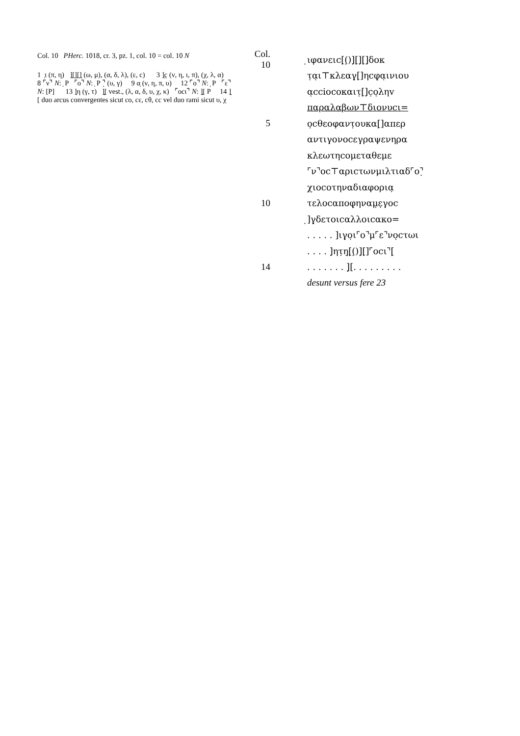Col. 10 PHerc. 1018, cr. 3, pz. 1, col. 10 = col. 10 N
1 ̣ι (π, η) ]̣[̣]̣[̣]̣ (ω, μ), (α, δ, λ), (ε, c) 3 ]̣c̣ (ν, η, ι, π), (χ, λ, α) 8 ⌜ν⌝ N: ̣ P ⌜ο⌝ N: ̣ P ⌝̣ (υ, γ) 9 α̣ (ν, η, π, υ) 12 ⌜ο⌝ N: ̣ P ⌜ε⌝ N: [P] 13 ]̣η (γ, τ) ]̣̣[ vest., (λ, α, δ, υ, χ, κ) ⌜οcι⌝ N: ]̣̣[ P 14 ]̣̣[ duo arcus convergentes sicut cο, cε, cθ, cc vel duo rami sicut υ, χ
Col. 10 ̣ιφανειc[̣(̣)]̣[̣]̣[̣]̣δοκ
τ̣α̣ι⊤κλεαγ̣[̣]ηcφ̣α̣ινιου
α̣cciοcοκαιτ̣[̣]̣c̣ο̣ληv
παραλαβων⊤διονυcι=
5 ο̣cθεοφαντ̣ουκα[̣]απερ
αντιγονοcεγραψενηρα
κλεωτηcομεταθεμε
⌜ν⌝οc⊤αριcτωνμιλτιαδ⌜ο⌝̣
χιοcοτηναδιαφορια̣
10 τελοcαποφ̣ηναμ̣ε̣γοc
̣]γ̣δετοιcαλλοιcακο=
. . . . . ]ιγ̣ο̣ι⌜ο⌝μ⌜ε⌝νο̣cτωι
. . . . ]̣ητ̣η̣[̣̣(̣)]̣̣[̣]⌜οcι⌝[̣̣
14. . . . . . . ]̣̣[. . . . . . . . .
desunt versus fere 23